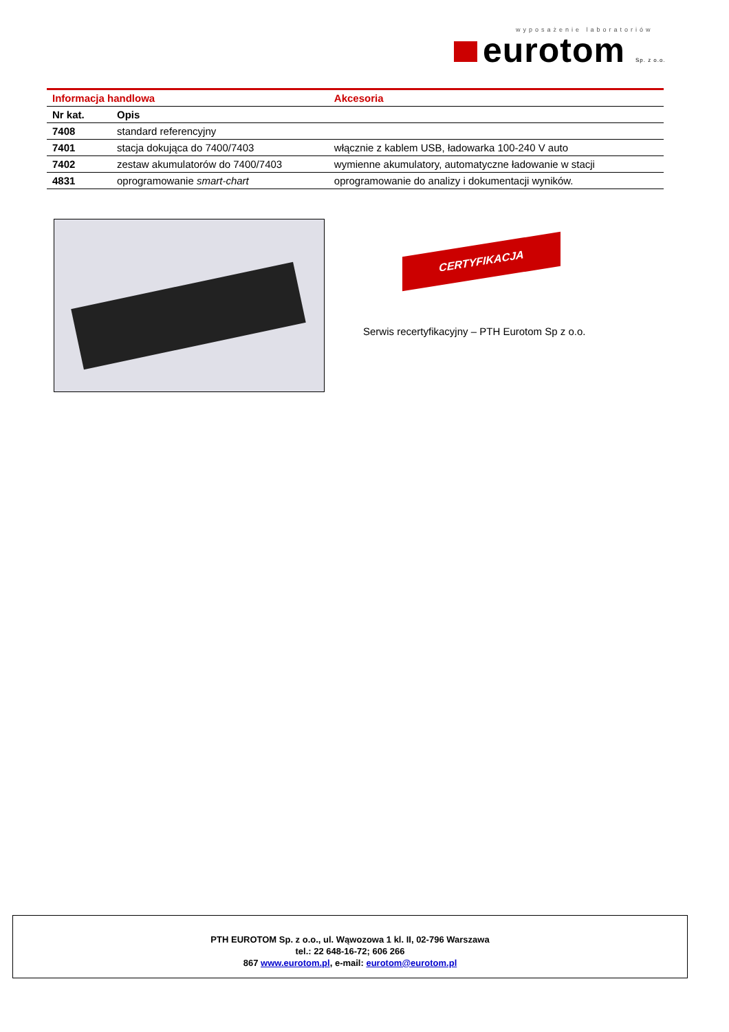wyposażenie laboratoriów
eurotom Sp. z o.o.
| Informacja handlowa | | Akcesoria |
| Nr kat. | Opis | |
| 7408 | standard referencyjny | |
| 7401 | stacja dokująca do 7400/7403 | włącznie z kablem USB, ładowarka 100-240 V auto |
| 7402 | zestaw akumulatorów do 7400/7403 | wymienne akumulatory, automatyczne ładowanie w stacji |
| 4831 | oprogramowanie smart-chart | oprogramowanie do analizy i dokumentacji wyników. |
CERTYFIKACJA
Serwis recertyfikacyjny – PTH Eurotom Sp z o.o.
PTH EUROTOM Sp. z o.o., ul. Wąwozowa 1 kl. II, 02-796 Warszawa
tel.: 22 648-16-72; 606 266
867 www.eurotom.pl, e-mail: eurotom@eurotom.pl